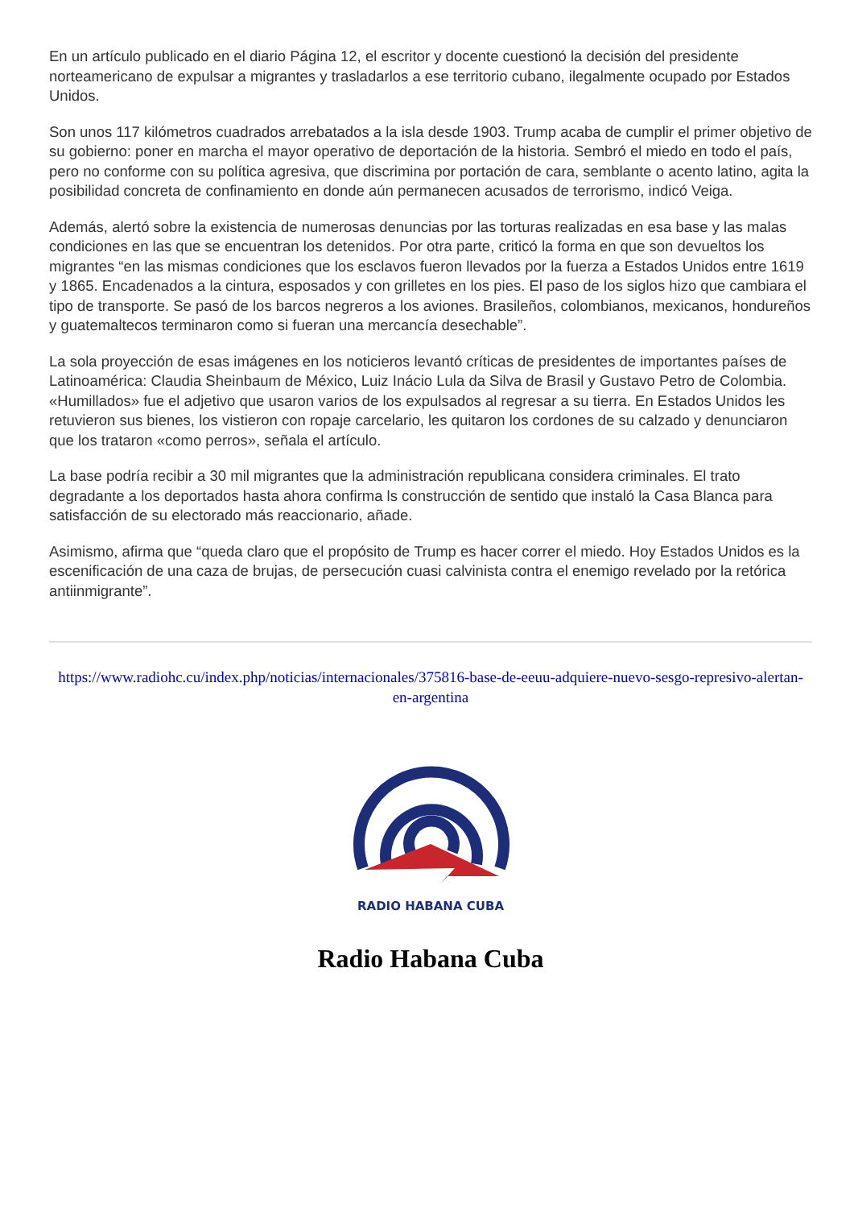En un artículo publicado en el diario Página 12, el escritor y docente cuestionó la decisión del presidente norteamericano de expulsar a migrantes y trasladarlos a ese territorio cubano, ilegalmente ocupado por Estados Unidos.
Son unos 117 kilómetros cuadrados arrebatados a la isla desde 1903. Trump acaba de cumplir el primer objetivo de su gobierno: poner en marcha el mayor operativo de deportación de la historia. Sembró el miedo en todo el país, pero no conforme con su política agresiva, que discrimina por portación de cara, semblante o acento latino, agita la posibilidad concreta de confinamiento en donde aún permanecen acusados de terrorismo, indicó Veiga.
Además, alertó sobre la existencia de numerosas denuncias por las torturas realizadas en esa base y las malas condiciones en las que se encuentran los detenidos. Por otra parte, criticó la forma en que son devueltos los migrantes “en las mismas condiciones que los esclavos fueron llevados por la fuerza a Estados Unidos entre 1619 y 1865. Encadenados a la cintura, esposados y con grilletes en los pies. El paso de los siglos hizo que cambiara el tipo de transporte. Se pasó de los barcos negreros a los aviones. Brasileños, colombianos, mexicanos, hondureños y guatemaltecos terminaron como si fueran una mercancía desechable”.
La sola proyección de esas imágenes en los noticieros levantó críticas de presidentes de importantes países de Latinoamérica: Claudia Sheinbaum de México, Luiz Inácio Lula da Silva de Brasil y Gustavo Petro de Colombia. «Humillados» fue el adjetivo que usaron varios de los expulsados al regresar a su tierra. En Estados Unidos les retuvieron sus bienes, los vistieron con ropaje carcelario, les quitaron los cordones de su calzado y denunciaron que los trataron «como perros», señala el artículo.
La base podría recibir a 30 mil migrantes que la administración republicana considera criminales. El trato degradante a los deportados hasta ahora confirma ls construcción de sentido que instaló la Casa Blanca para satisfacción de su electorado más reaccionario, añade.
Asimismo, afirma que “queda claro que el propósito de Trump es hacer correr el miedo. Hoy Estados Unidos es la escenificación de una caza de brujas, de persecución cuasi calvinista contra el enemigo revelado por la retórica antiinmigrante”.
https://www.radiohc.cu/index.php/noticias/internacionales/375816-base-de-eeuu-adquiere-nuevo-sesgo-represivo-alertan-en-argentina
RADIO HABANA CUBA
Radio Habana Cuba